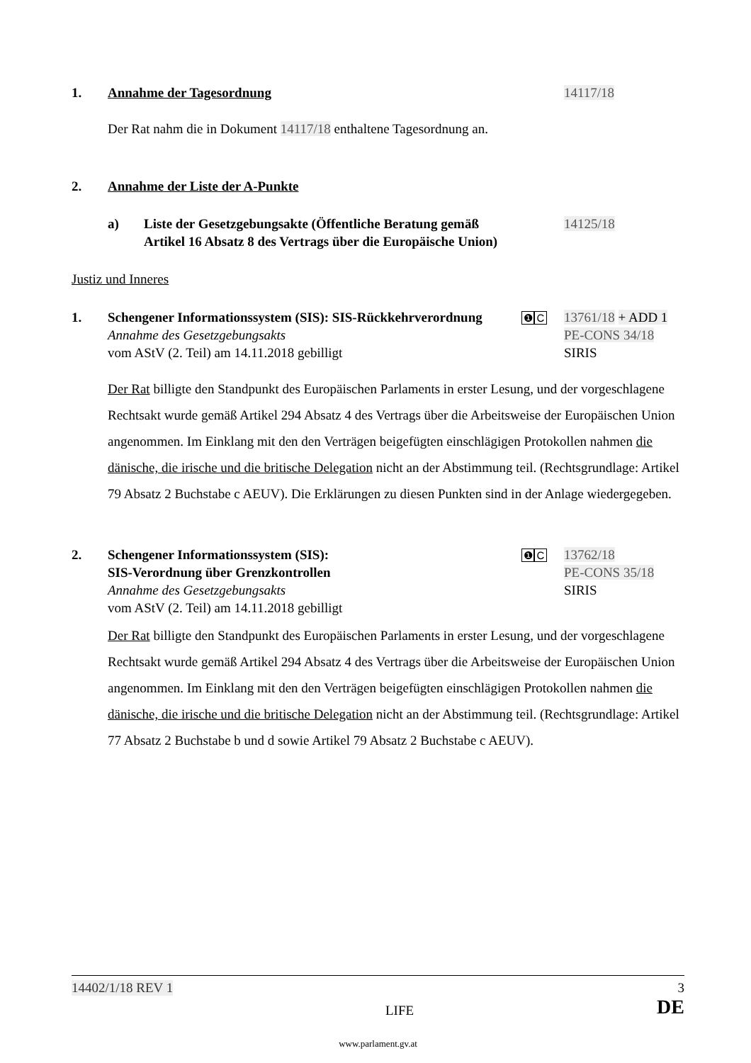1. Annahme der Tagesordnung 14117/18
Der Rat nahm die in Dokument 14117/18 enthaltene Tagesordnung an.
2. Annahme der Liste der A-Punkte
a) Liste der Gesetzgebungsakte (Öffentliche Beratung gemäß Artikel 16 Absatz 8 des Vertrags über die Europäische Union)
14125/18
Justiz und Inneres
1. Schengener Informationssystem (SIS): SIS-Rückkehrverordnung
Annahme des Gesetzgebungsakts
vom AStV (2. Teil) am 14.11.2018 gebilligt
❶ C
13761/18 + ADD 1
PE-CONS 34/18
SIRIS
Der Rat billigte den Standpunkt des Europäischen Parlaments in erster Lesung, und der vorgeschlagene Rechtsakt wurde gemäß Artikel 294 Absatz 4 des Vertrags über die Arbeitsweise der Europäischen Union angenommen. Im Einklang mit den den Verträgen beigefügten einschlägigen Protokollen nahmen die dänische, die irische und die britische Delegation nicht an der Abstimmung teil. (Rechtsgrundlage: Artikel 79 Absatz 2 Buchstabe c AEUV). Die Erklärungen zu diesen Punkten sind in der Anlage wiedergegeben.
2. Schengener Informationssystem (SIS):
SIS-Verordnung über Grenzkontrollen
Annahme des Gesetzgebungsakts
vom AStV (2. Teil) am 14.11.2018 gebilligt
❶ C
13762/18
PE-CONS 35/18
SIRIS
Der Rat billigte den Standpunkt des Europäischen Parlaments in erster Lesung, und der vorgeschlagene Rechtsakt wurde gemäß Artikel 294 Absatz 4 des Vertrags über die Arbeitsweise der Europäischen Union angenommen. Im Einklang mit den den Verträgen beigefügten einschlägigen Protokollen nahmen die dänische, die irische und die britische Delegation nicht an der Abstimmung teil. (Rechtsgrundlage: Artikel 77 Absatz 2 Buchstabe b und d sowie Artikel 79 Absatz 2 Buchstabe c AEUV).
14402/1/18 REV 1 3
LIFE DE
www.parlament.gv.at